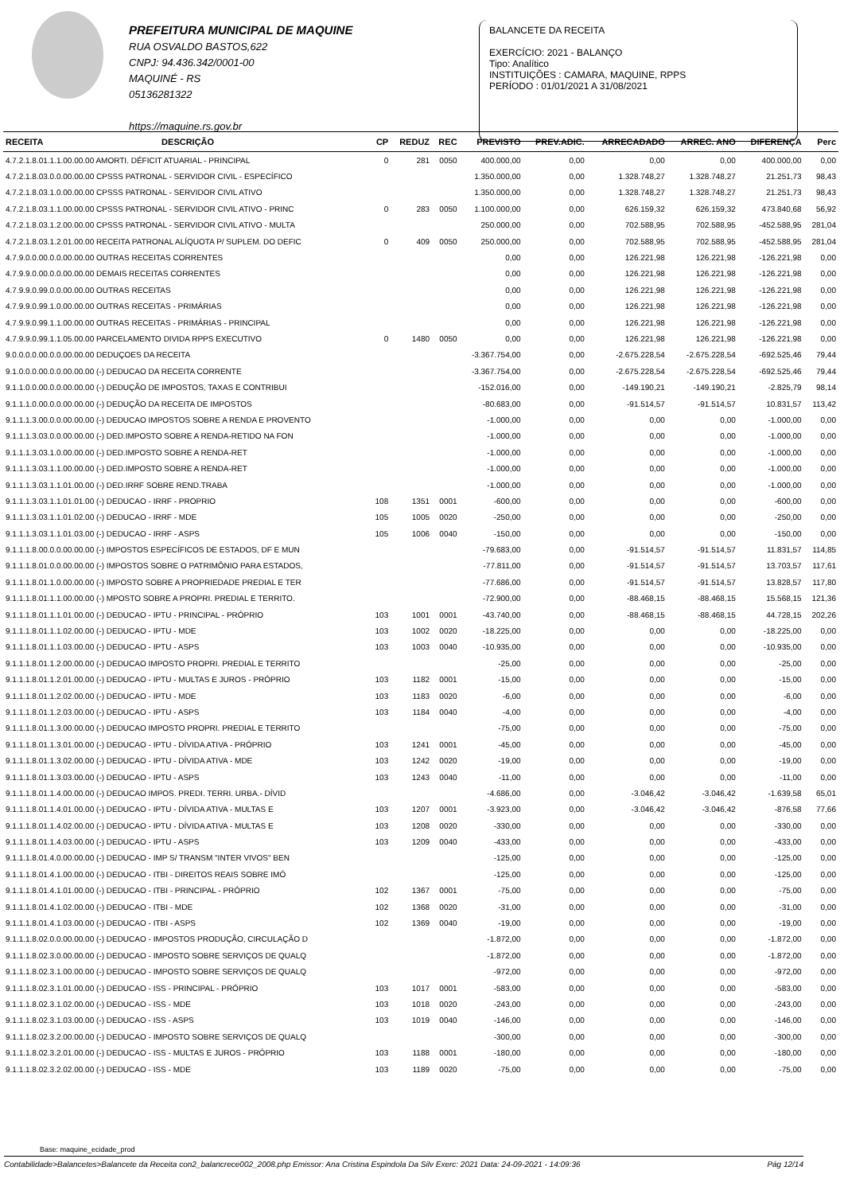PREFEITURA MUNICIPAL DE MAQUINE
RUA OSVALDO BASTOS,622
CNPJ: 94.436.342/0001-00
MAQUINÉ - RS
05136281322
https://maquine.rs.gov.br
BALANCETE DA RECEITA
EXERCÍCIO: 2021 - BALANÇO
Tipo: Analítico
INSTITUIÇÕES : CAMARA, MAQUINE, RPPS
PERÍODO : 01/01/2021 A 31/08/2021
| RECEITA | DESCRIÇÃO | CP | REDUZ | REC | PREVISTO | PREV.ADIC. | ARRECADADO | ARREC. ANO | DIFERENÇA | Perc |
| --- | --- | --- | --- | --- | --- | --- | --- | --- | --- | --- |
| 4.7.2.1.8.01.1.1.00.00.00 AMORTI. DÉFICIT ATUARIAL - PRINCIPAL | | 0 | 281 | 0050 | 400.000,00 | 0,00 | 0,00 | 0,00 | 400.000,00 | 0,00 |
| 4.7.2.1.8.03.0.0.00.00.00 CPSSS PATRONAL - SERVIDOR CIVIL - ESPECÍFICO | | | | | 1.350.000,00 | 0,00 | 1.328.748,27 | 1.328.748,27 | 21.251,73 | 98,43 |
| 4.7.2.1.8.03.1.0.00.00.00 CPSSS PATRONAL - SERVIDOR CIVIL ATIVO | | | | | 1.350.000,00 | 0,00 | 1.328.748,27 | 1.328.748,27 | 21.251,73 | 98,43 |
| 4.7.2.1.8.03.1.1.00.00.00 CPSSS PATRONAL - SERVIDOR CIVIL ATIVO - PRINC | | 0 | 283 | 0050 | 1.100.000,00 | 0,00 | 626.159,32 | 626.159,32 | 473.840,68 | 56,92 |
| 4.7.2.1.8.03.1.2.00.00.00 CPSSS PATRONAL - SERVIDOR CIVIL ATIVO - MULTA | | | | | 250.000,00 | 0,00 | 702.588,95 | 702.588,95 | -452.588,95 | 281,04 |
| 4.7.2.1.8.03.1.2.01.00.00 RECEITA PATRONAL ALÍQUOTA P/ SUPLEM. DO DEFIC | | 0 | 409 | 0050 | 250.000,00 | 0,00 | 702.588,95 | 702.588,95 | -452.588,95 | 281,04 |
| 4.7.9.0.0.00.0.0.00.00.00 OUTRAS RECEITAS CORRENTES | | | | | 0,00 | 0,00 | 126.221,98 | 126.221,98 | -126.221,98 | 0,00 |
| 4.7.9.9.0.00.0.0.00.00.00 DEMAIS RECEITAS CORRENTES | | | | | 0,00 | 0,00 | 126.221,98 | 126.221,98 | -126.221,98 | 0,00 |
| 4.7.9.9.0.99.0.0.00.00.00 OUTRAS RECEITAS | | | | | 0,00 | 0,00 | 126.221,98 | 126.221,98 | -126.221,98 | 0,00 |
| 4.7.9.9.0.99.1.0.00.00.00 OUTRAS RECEITAS - PRIMÁRIAS | | | | | 0,00 | 0,00 | 126.221,98 | 126.221,98 | -126.221,98 | 0,00 |
| 4.7.9.9.0.99.1.1.00.00.00 OUTRAS RECEITAS - PRIMÁRIAS - PRINCIPAL | | | | | 0,00 | 0,00 | 126.221,98 | 126.221,98 | -126.221,98 | 0,00 |
| 4.7.9.9.0.99.1.1.05.00.00 PARCELAMENTO DIVIDA RPPS EXECUTIVO | | 0 | 1480 | 0050 | 0,00 | 0,00 | 126.221,98 | 126.221,98 | -126.221,98 | 0,00 |
| 9.0.0.0.0.00.0.0.00.00.00 DEDUÇOES DA RECEITA | | | | | -3.367.754,00 | 0,00 | -2.675.228,54 | -2.675.228,54 | -692.525,46 | 79,44 |
| 9.1.0.0.0.00.0.0.00.00.00 (-) DEDUCAO DA RECEITA CORRENTE | | | | | -3.367.754,00 | 0,00 | -2.675.228,54 | -2.675.228,54 | -692.525,46 | 79,44 |
| 9.1.1.0.0.00.0.0.00.00.00 (-) DEDUÇÃO DE IMPOSTOS, TAXAS E CONTRIBUI | | | | | -152.016,00 | 0,00 | -149.190,21 | -149.190,21 | -2.825,79 | 98,14 |
| 9.1.1.1.0.00.0.0.00.00.00 (-) DEDUÇÃO DA RECEITA DE IMPOSTOS | | | | | -80.683,00 | 0,00 | -91.514,57 | -91.514,57 | 10.831,57 | 113,42 |
| 9.1.1.1.3.00.0.0.00.00.00 (-) DEDUCAO IMPOSTOS SOBRE A RENDA E PROVENTO | | | | | -1.000,00 | 0,00 | 0,00 | 0,00 | -1.000,00 | 0,00 |
| 9.1.1.1.3.03.0.0.00.00.00 (-) DED.IMPOSTO SOBRE A RENDA-RETIDO NA FON | | | | | -1.000,00 | 0,00 | 0,00 | 0,00 | -1.000,00 | 0,00 |
| 9.1.1.1.3.03.1.0.00.00.00 (-) DED.IMPOSTO SOBRE A RENDA-RET | | | | | -1.000,00 | 0,00 | 0,00 | 0,00 | -1.000,00 | 0,00 |
| 9.1.1.1.3.03.1.1.00.00.00 (-) DED.IMPOSTO SOBRE A RENDA-RET | | | | | -1.000,00 | 0,00 | 0,00 | 0,00 | -1.000,00 | 0,00 |
| 9.1.1.1.3.03.1.1.01.00.00 (-) DED.IRRF SOBRE REND.TRABA | | | | | -1.000,00 | 0,00 | 0,00 | 0,00 | -1.000,00 | 0,00 |
| 9.1.1.1.3.03.1.1.01.01.00 (-) DEDUCAO - IRRF - PROPRIO | | 108 | 1351 | 0001 | -600,00 | 0,00 | 0,00 | 0,00 | -600,00 | 0,00 |
| 9.1.1.1.3.03.1.1.01.02.00 (-) DEDUCAO - IRRF - MDE | | 105 | 1005 | 0020 | -250,00 | 0,00 | 0,00 | 0,00 | -250,00 | 0,00 |
| 9.1.1.1.3.03.1.1.01.03.00 (-) DEDUCAO - IRRF - ASPS | | 105 | 1006 | 0040 | -150,00 | 0,00 | 0,00 | 0,00 | -150,00 | 0,00 |
| 9.1.1.1.8.00.0.0.00.00.00 (-) IMPOSTOS ESPECÍFICOS DE ESTADOS, DF E MUN | | | | | -79.683,00 | 0,00 | -91.514,57 | -91.514,57 | 11.831,57 | 114,85 |
| 9.1.1.1.8.01.0.0.00.00.00 (-) IMPOSTOS SOBRE O PATRIMÔNIO PARA ESTADOS, | | | | | -77.811,00 | 0,00 | -91.514,57 | -91.514,57 | 13.703,57 | 117,61 |
| 9.1.1.1.8.01.1.0.00.00.00 (-) IMPOSTO SOBRE A PROPRIEDADE PREDIAL E TER | | | | | -77.686,00 | 0,00 | -91.514,57 | -91.514,57 | 13.828,57 | 117,80 |
| 9.1.1.1.8.01.1.1.00.00.00 (-) MPOSTO SOBRE A PROPRI. PREDIAL E TERRITO. | | | | | -72.900,00 | 0,00 | -88.468,15 | -88.468,15 | 15.568,15 | 121,36 |
| 9.1.1.1.8.01.1.1.01.00.00 (-) DEDUCAO - IPTU - PRINCIPAL - PRÓPRIO | | 103 | 1001 | 0001 | -43.740,00 | 0,00 | -88.468,15 | -88.468,15 | 44.728,15 | 202,26 |
| 9.1.1.1.8.01.1.1.02.00.00 (-) DEDUCAO - IPTU - MDE | | 103 | 1002 | 0020 | -18.225,00 | 0,00 | 0,00 | 0,00 | -18.225,00 | 0,00 |
| 9.1.1.1.8.01.1.1.03.00.00 (-) DEDUCAO - IPTU - ASPS | | 103 | 1003 | 0040 | -10.935,00 | 0,00 | 0,00 | 0,00 | -10.935,00 | 0,00 |
| 9.1.1.1.8.01.1.2.00.00.00 (-) DEDUCAO IMPOSTO PROPRI. PREDIAL E TERRITO | | | | | -25,00 | 0,00 | 0,00 | 0,00 | -25,00 | 0,00 |
| 9.1.1.1.8.01.1.2.01.00.00 (-) DEDUCAO - IPTU - MULTAS E JUROS - PRÓPRIO | | 103 | 1182 | 0001 | -15,00 | 0,00 | 0,00 | 0,00 | -15,00 | 0,00 |
| 9.1.1.1.8.01.1.2.02.00.00 (-) DEDUCAO - IPTU - MDE | | 103 | 1183 | 0020 | -6,00 | 0,00 | 0,00 | 0,00 | -6,00 | 0,00 |
| 9.1.1.1.8.01.1.2.03.00.00 (-) DEDUCAO - IPTU - ASPS | | 103 | 1184 | 0040 | -4,00 | 0,00 | 0,00 | 0,00 | -4,00 | 0,00 |
| 9.1.1.1.8.01.1.3.00.00.00 (-) DEDUCAO IMPOSTO PROPRI. PREDIAL E TERRITO | | | | | -75,00 | 0,00 | 0,00 | 0,00 | -75,00 | 0,00 |
| 9.1.1.1.8.01.1.3.01.00.00 (-) DEDUCAO - IPTU - DÍVIDA ATIVA - PRÓPRIO | | 103 | 1241 | 0001 | -45,00 | 0,00 | 0,00 | 0,00 | -45,00 | 0,00 |
| 9.1.1.1.8.01.1.3.02.00.00 (-) DEDUCAO - IPTU - DÍVIDA ATIVA - MDE | | 103 | 1242 | 0020 | -19,00 | 0,00 | 0,00 | 0,00 | -19,00 | 0,00 |
| 9.1.1.1.8.01.1.3.03.00.00 (-) DEDUCAO - IPTU - ASPS | | 103 | 1243 | 0040 | -11,00 | 0,00 | 0,00 | 0,00 | -11,00 | 0,00 |
| 9.1.1.1.8.01.1.4.00.00.00 (-) DEDUCAO IMPOS. PREDI. TERRI. URBA.- DÍVID | | | | | -4.686,00 | 0,00 | -3.046,42 | -3.046,42 | -1.639,58 | 65,01 |
| 9.1.1.1.8.01.1.4.01.00.00 (-) DEDUCAO - IPTU - DÍVIDA ATIVA - MULTAS E | | 103 | 1207 | 0001 | -3.923,00 | 0,00 | -3.046,42 | -3.046,42 | -876,58 | 77,66 |
| 9.1.1.1.8.01.1.4.02.00.00 (-) DEDUCAO - IPTU - DÍVIDA ATIVA - MULTAS E | | 103 | 1208 | 0020 | -330,00 | 0,00 | 0,00 | 0,00 | -330,00 | 0,00 |
| 9.1.1.1.8.01.1.4.03.00.00 (-) DEDUCAO - IPTU - ASPS | | 103 | 1209 | 0040 | -433,00 | 0,00 | 0,00 | 0,00 | -433,00 | 0,00 |
| 9.1.1.1.8.01.4.0.00.00.00 (-) DEDUCAO - IMP S/ TRANSM "INTER VIVOS" BEN | | | | | -125,00 | 0,00 | 0,00 | 0,00 | -125,00 | 0,00 |
| 9.1.1.1.8.01.4.1.00.00.00 (-) DEDUCAO - ITBI - DIREITOS REAIS SOBRE IMÓ | | | | | -125,00 | 0,00 | 0,00 | 0,00 | -125,00 | 0,00 |
| 9.1.1.1.8.01.4.1.01.00.00 (-) DEDUCAO - ITBI - PRINCIPAL - PRÓPRIO | | 102 | 1367 | 0001 | -75,00 | 0,00 | 0,00 | 0,00 | -75,00 | 0,00 |
| 9.1.1.1.8.01.4.1.02.00.00 (-) DEDUCAO - ITBI - MDE | | 102 | 1368 | 0020 | -31,00 | 0,00 | 0,00 | 0,00 | -31,00 | 0,00 |
| 9.1.1.1.8.01.4.1.03.00.00 (-) DEDUCAO - ITBI - ASPS | | 102 | 1369 | 0040 | -19,00 | 0,00 | 0,00 | 0,00 | -19,00 | 0,00 |
| 9.1.1.1.8.02.0.0.00.00.00 (-) DEDUCAO - IMPOSTOS PRODUÇÃO, CIRCULAÇÃO D | | | | | -1.872,00 | 0,00 | 0,00 | 0,00 | -1.872,00 | 0,00 |
| 9.1.1.1.8.02.3.0.00.00.00 (-) DEDUCAO - IMPOSTO SOBRE SERVIÇOS DE QUALQ | | | | | -1.872,00 | 0,00 | 0,00 | 0,00 | -1.872,00 | 0,00 |
| 9.1.1.1.8.02.3.1.00.00.00 (-) DEDUCAO - IMPOSTO SOBRE SERVIÇOS DE QUALQ | | | | | -972,00 | 0,00 | 0,00 | 0,00 | -972,00 | 0,00 |
| 9.1.1.1.8.02.3.1.01.00.00 (-) DEDUCAO - ISS - PRINCIPAL - PRÓPRIO | | 103 | 1017 | 0001 | -583,00 | 0,00 | 0,00 | 0,00 | -583,00 | 0,00 |
| 9.1.1.1.8.02.3.1.02.00.00 (-) DEDUCAO - ISS - MDE | | 103 | 1018 | 0020 | -243,00 | 0,00 | 0,00 | 0,00 | -243,00 | 0,00 |
| 9.1.1.1.8.02.3.1.03.00.00 (-) DEDUCAO - ISS - ASPS | | 103 | 1019 | 0040 | -146,00 | 0,00 | 0,00 | 0,00 | -146,00 | 0,00 |
| 9.1.1.1.8.02.3.2.00.00.00 (-) DEDUCAO - IMPOSTO SOBRE SERVIÇOS DE QUALQ | | | | | -300,00 | 0,00 | 0,00 | 0,00 | -300,00 | 0,00 |
| 9.1.1.1.8.02.3.2.01.00.00 (-) DEDUCAO - ISS - MULTAS E JUROS - PRÓPRIO | | 103 | 1188 | 0001 | -180,00 | 0,00 | 0,00 | 0,00 | -180,00 | 0,00 |
| 9.1.1.1.8.02.3.2.02.00.00 (-) DEDUCAO - ISS - MDE | | 103 | 1189 | 0020 | -75,00 | 0,00 | 0,00 | 0,00 | -75,00 | 0,00 |
Base: maquine_ecidade_prod
Contabilidade>Balancetes>Balancete da Receita con2_balancrece002_2008.php Emissor: Ana Cristina Espindola Da Silv Exerc: 2021 Data: 24-09-2021 - 14:09:36 Pág 12/14